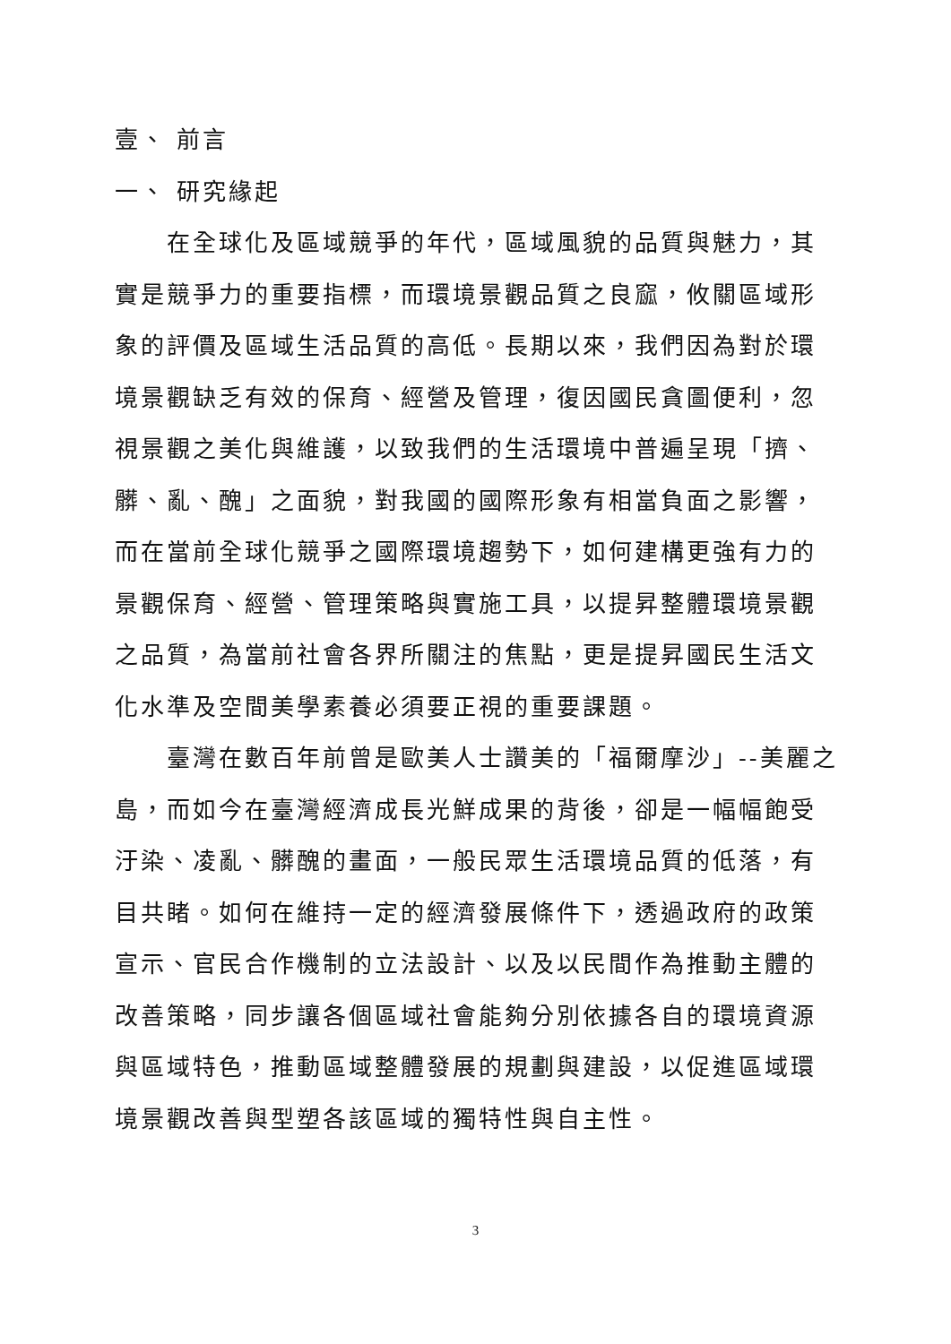壹、 前言
一、 研究緣起
在全球化及區域競爭的年代，區域風貌的品質與魅力，其實是競爭力的重要指標，而環境景觀品質之良窳，攸關區域形象的評價及區域生活品質的高低。長期以來，我們因為對於環境景觀缺乏有效的保育、經營及管理，復因國民貪圖便利，忽視景觀之美化與維護，以致我們的生活環境中普遍呈現「擠、髒、亂、醜」之面貌，對我國的國際形象有相當負面之影響，而在當前全球化競爭之國際環境趨勢下，如何建構更強有力的景觀保育、經營、管理策略與實施工具，以提昇整體環境景觀之品質，為當前社會各界所關注的焦點，更是提昇國民生活文化水準及空間美學素養必須要正視的重要課題。
臺灣在數百年前曾是歐美人士讚美的「福爾摩沙」--美麗之島，而如今在臺灣經濟成長光鮮成果的背後，卻是一幅幅飽受汙染、凌亂、髒醜的畫面，一般民眾生活環境品質的低落，有目共睹。如何在維持一定的經濟發展條件下，透過政府的政策宣示、官民合作機制的立法設計、以及以民間作為推動主體的改善策略，同步讓各個區域社會能夠分別依據各自的環境資源與區域特色，推動區域整體發展的規劃與建設，以促進區域環境景觀改善與型塑各該區域的獨特性與自主性。
3